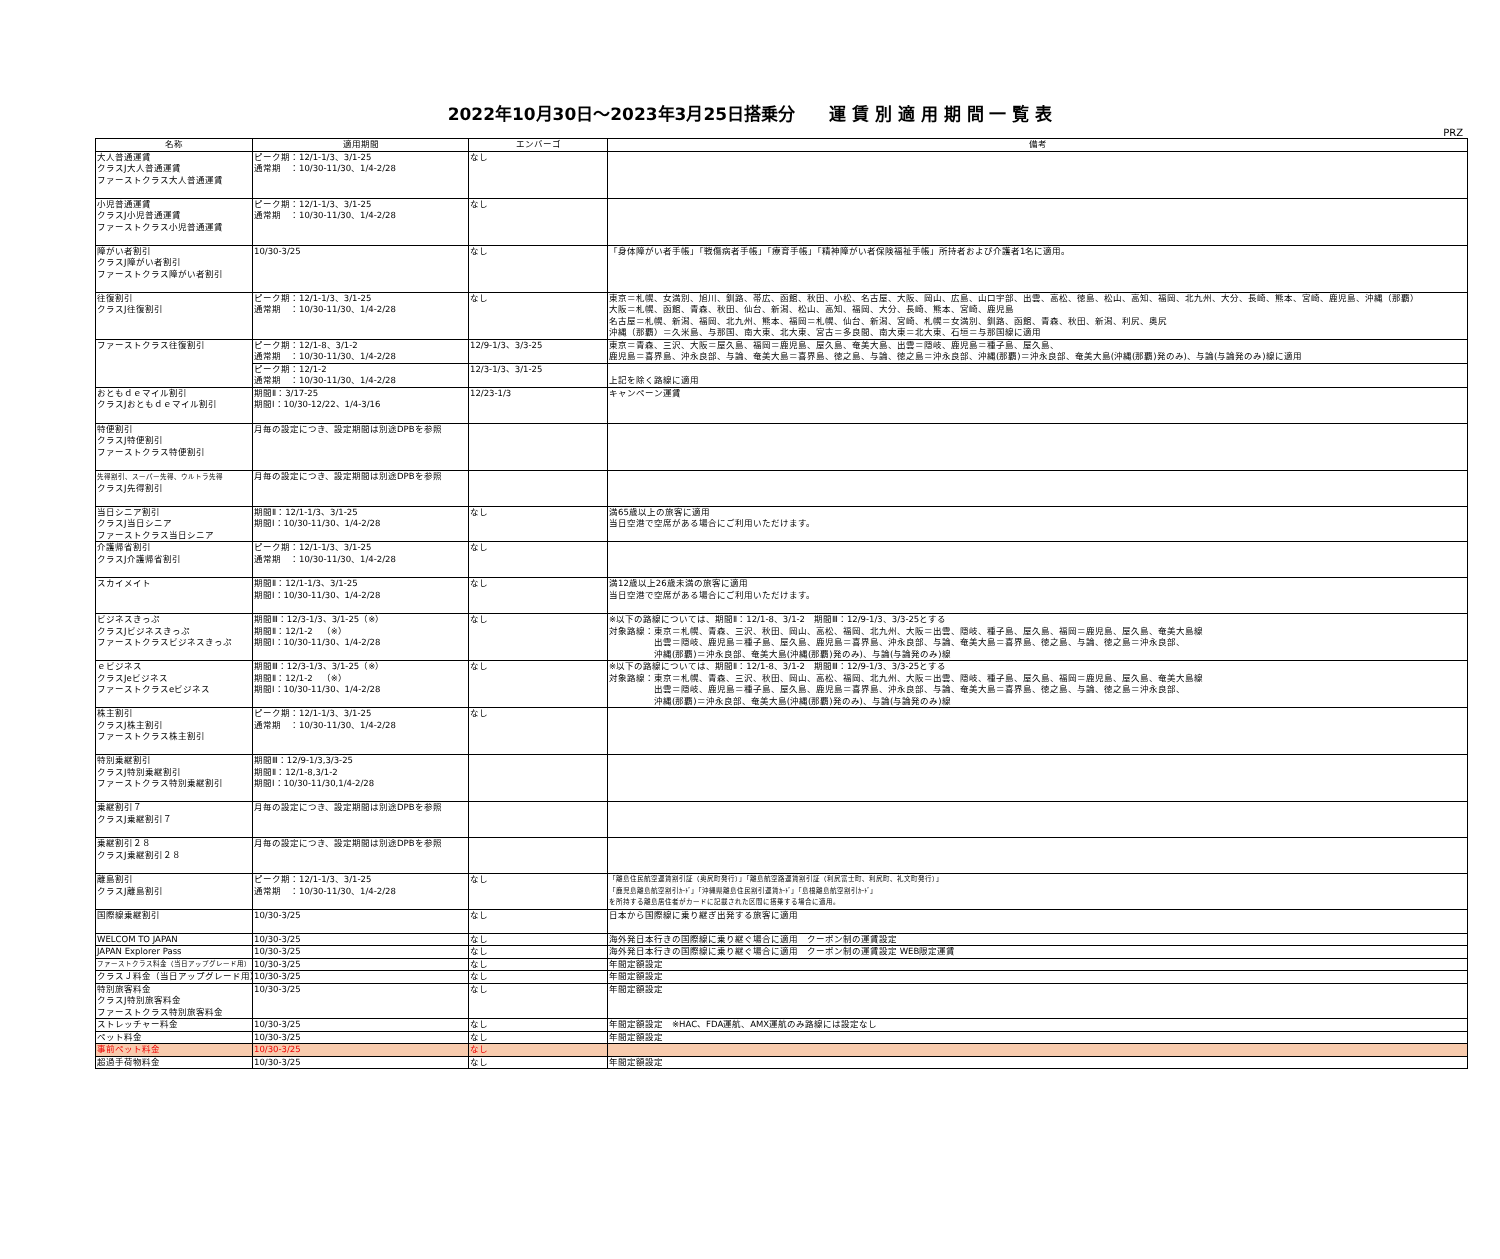2022年10月30日～2023年3月25日搭乗分　　運 賃 別 適 用 期 間 一 覧 表
PRZ
| 名称 | 適用期間 | エンバーゴ | 備考 |
| --- | --- | --- | --- |
| 大人普通運賃 クラスJ大人普通運賃 ファーストクラス大人普通運賃 | ピーク期：12/1-1/3、3/1-25 通常期 ：10/30-11/30、1/4-2/28 | なし | |
| 小児普通運賃 クラスJ小児普通運賃 ファーストクラス小児普通運賃 | ピーク期：12/1-1/3、3/1-25 通常期 ：10/30-11/30、1/4-2/28 | なし | |
| 障がい者割引 クラスJ障がい者割引 ファーストクラス障がい者割引 | 10/30-3/25 | なし | 「身体障がい者手帳」「戦傷病者手帳」「療育手帳」「精神障がい者保険福祉手帳」所持者および介護者1名に適用。 |
| 往復割引 クラスJ往復割引 | ピーク期：12/1-1/3、3/1-25 通常期 ：10/30-11/30、1/4-2/28 | なし | 東京＝札幌、女満別、旭川、釧路、帯広、函館、秋田、小松、名古屋、大阪、岡山、広島、山口宇部、出雲、高松、徳島、松山、高知、福岡、北九州、大分、長崎、熊本、宮崎、鹿児島、沖縄（那覇） 大阪＝札幌、函館、青森、秋田、仙台、新潟、松山、高知、福岡、大分、長崎、熊本、宮崎、鹿児島 名古屋＝札幌、新潟、福岡、北九州、熊本、福岡＝札幌、仙台、新潟、宮崎、札幌＝女満別、釧路、函館、青森、秋田、新潟、利尻、奥尻 沖縄（那覇）＝久米島、与那国、南大東、北大東、宮古＝多良間、南大東＝北大東、石垣＝与那国線に適用 |
| ファーストクラス往復割引 | ピーク期：12/1-8、3/1-2 通常期 ：10/30-11/30、1/4-2/28 | 12/9-1/3、3/3-25 | 東京＝青森、三沢、大阪＝屋久島、福岡＝鹿児島、屋久島、奄美大島、出雲＝隠岐、鹿児島＝種子島、屋久島、 鹿児島＝喜界島、沖永良部、与論、奄美大島＝喜界島、徳之島、与論、徳之島＝沖永良部、沖縄(那覇)＝沖永良部、奄美大島(沖縄(那覇)発のみ)、与論(与論発のみ)線に適用 |
| | ピーク期：12/1-2 通常期 ：10/30-11/30、1/4-2/28 | 12/3-1/3、3/1-25 | 上記を除く路線に適用 |
| おともｄｅマイル割引 クラスJおともｄｅマイル割引 | 期間Ⅱ：3/17-25 期間Ⅰ：10/30-12/22、1/4-3/16 | 12/23-1/3 | キャンペーン運賃 |
| 特便割引 クラスJ特便割引 ファーストクラス特便割引 | 月毎の設定につき、設定期間は別途DPBを参照 | | |
| 先得割引、スーパー先得、ウルトラ先得 クラスJ先得割引 | 月毎の設定につき、設定期間は別途DPBを参照 | | |
| 当日シニア割引 クラスJ当日シニア ファーストクラス当日シニア | 期間Ⅱ：12/1-1/3、3/1-25 期間Ⅰ：10/30-11/30、1/4-2/28 | なし | 満65歳以上の旅客に適用 当日空港で空席がある場合にご利用いただけます。 |
| 介護帰省割引 クラスJ介護帰省割引 | ピーク期：12/1-1/3、3/1-25 通常期 ：10/30-11/30、1/4-2/28 | なし | |
| スカイメイト | 期間Ⅱ：12/1-1/3、3/1-25 期間Ⅰ：10/30-11/30、1/4-2/28 | なし | 満12歳以上26歳未満の旅客に適用 当日空港で空席がある場合にご利用いただけます。 |
| ビジネスきっぷ クラスJビジネスきっぷ ファーストクラスビジネスきっぷ | 期間Ⅲ：12/3-1/3、3/1-25（※） 期間Ⅱ：12/1-2 （※） 期間Ⅰ：10/30-11/30、1/4-2/28 | なし | ※以下の路線については、期間Ⅱ：12/1-8、3/1-2 期間Ⅲ：12/9-1/3、3/3-25とする 対象路線：東京＝札幌、青森、三沢、秋田、岡山、高松、福岡、北九州、大阪＝出雲、隠岐、種子島、屋久島、福岡＝鹿児島、屋久島、奄美大島線 出雲＝隠岐、鹿児島＝種子島、屋久島、鹿児島＝喜界島、沖永良部、与論、奄美大島＝喜界島、徳之島、与論、徳之島＝沖永良部、 沖縄(那覇)＝沖永良部、奄美大島(沖縄(那覇)発のみ)、与論(与論発のみ)線 |
| ｅビジネス クラスJeビジネス ファーストクラスeビジネス | 期間Ⅲ：12/3-1/3、3/1-25（※） 期間Ⅱ：12/1-2 （※） 期間Ⅰ：10/30-11/30、1/4-2/28 | なし | ※以下の路線については、期間Ⅱ：12/1-8、3/1-2 期間Ⅲ：12/9-1/3、3/3-25とする 対象路線：東京＝札幌、青森、三沢、秋田、岡山、高松、福岡、北九州、大阪＝出雲、隠岐、種子島、屋久島、福岡＝鹿児島、屋久島、奄美大島線 出雲＝隠岐、鹿児島＝種子島、屋久島、鹿児島＝喜界島、沖永良部、与論、奄美大島＝喜界島、徳之島、与論、徳之島＝沖永良部、 沖縄(那覇)＝沖永良部、奄美大島(沖縄(那覇)発のみ)、与論(与論発のみ)線 |
| 株主割引 クラスJ株主割引 ファーストクラス株主割引 | ピーク期：12/1-1/3、3/1-25 通常期 ：10/30-11/30、1/4-2/28 | なし | |
| 特別乗継割引 クラスJ特別乗継割引 ファーストクラス特別乗継割引 | 期間Ⅲ：12/9-1/3,3/3-25 期間Ⅱ：12/1-8,3/1-2 期間Ⅰ：10/30-11/30,1/4-2/28 | | |
| 乗継割引７ クラスJ乗継割引７ | 月毎の設定につき、設定期間は別途DPBを参照 | | |
| 乗継割引２８ クラスJ乗継割引２８ | 月毎の設定につき、設定期間は別途DPBを参照 | | |
| 離島割引 クラスJ離島割引 | ピーク期：12/1-1/3、3/1-25 通常期 ：10/30-11/30、1/4-2/28 | なし | 「離島住民航空運賃割引証（奥尻町発行）」「離島航空路運賃割引証（利尻富士町、利尻町、礼文町発行）」 「鹿児島離島航空割引ｶｰﾄﾞ」「沖縄県離島住民割引運賃ｶｰﾄﾞ」「島根離島航空割引ｶｰﾄﾞ」 を所持する離島居住者がカードに記載された区間に搭乗する場合に適用。 |
| 国際線乗継割引 | 10/30-3/25 | なし | 日本から国際線に乗り継ぎ出発する旅客に適用 |
| WELCOM TO JAPAN | 10/30-3/25 | なし | 海外発日本行きの国際線に乗り継ぐ場合に適用 クーポン制の運賃設定 |
| JAPAN Explorer Pass | 10/30-3/25 | なし | 海外発日本行きの国際線に乗り継ぐ場合に適用 クーポン制の運賃設定 WEB限定運賃 |
| ファーストクラス料金（当日アップグレード用） | 10/30-3/25 | なし | 年間定額設定 |
| クラスＪ料金（当日アップグレード用） | 10/30-3/25 | なし | 年間定額設定 |
| 特別旅客料金 クラスJ特別旅客料金 ファーストクラス特別旅客料金 | 10/30-3/25 | なし | 年間定額設定 |
| ストレッチャー料金 | 10/30-3/25 | なし | 年間定額設定 ※HAC、FDA運航、AMX運航のみ路線には設定なし |
| ペット料金 | 10/30-3/25 | なし | 年間定額設定 |
| 事前ペット料金 | 10/30-3/25 | なし | |
| 超過手荷物料金 | 10/30-3/25 | なし | 年間定額設定 |